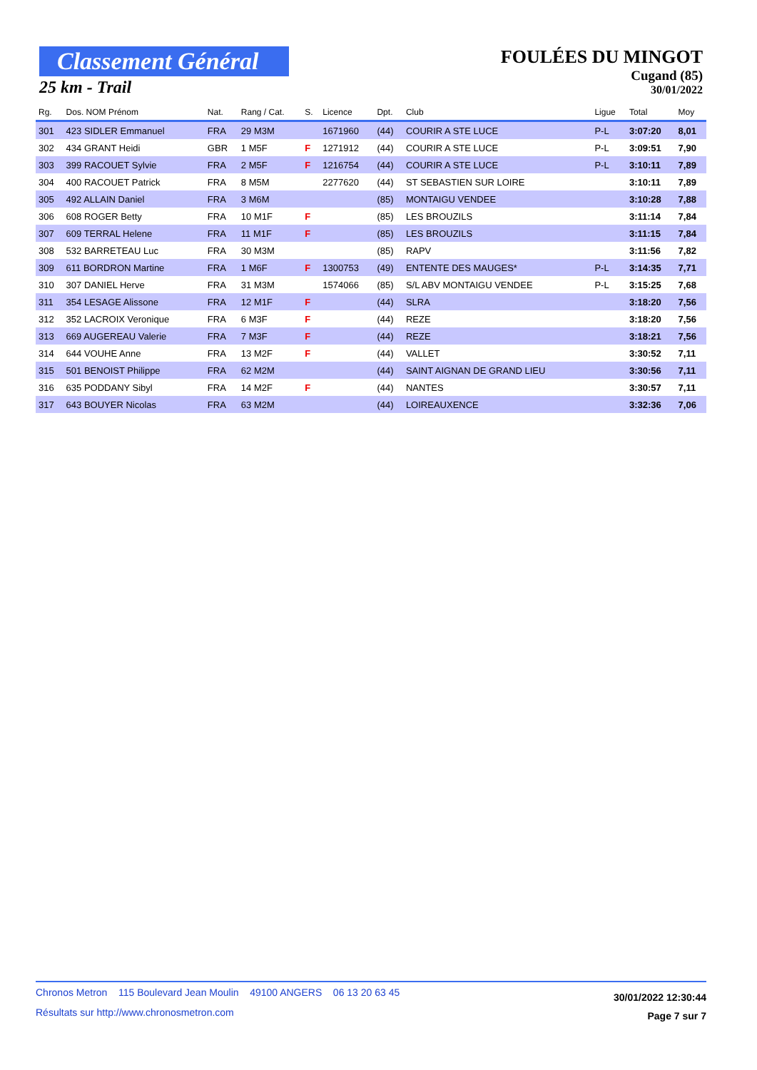Classement Général
25 km - Trail
FOULÉES DU MINGOT
Cugand (85)
30/01/2022
| Rg. | Dos. NOM Prénom | Nat. | Rang / Cat. | S. | Licence | Dpt. | Club | Ligue | Total | Moy |
| --- | --- | --- | --- | --- | --- | --- | --- | --- | --- | --- |
| 301 | 423 SIDLER Emmanuel | FRA | 29 M3M | | 1671960 | (44) | COURIR A STE LUCE | P-L | 3:07:20 | 8,01 |
| 302 | 434 GRANT Heidi | GBR | 1 M5F | F | 1271912 | (44) | COURIR A STE LUCE | P-L | 3:09:51 | 7,90 |
| 303 | 399 RACOUET Sylvie | FRA | 2 M5F | F | 1216754 | (44) | COURIR A STE LUCE | P-L | 3:10:11 | 7,89 |
| 304 | 400 RACOUET Patrick | FRA | 8 M5M | | 2277620 | (44) | ST SEBASTIEN SUR LOIRE | | 3:10:11 | 7,89 |
| 305 | 492 ALLAIN Daniel | FRA | 3 M6M | | | (85) | MONTAIGU VENDEE | | 3:10:28 | 7,88 |
| 306 | 608 ROGER Betty | FRA | 10 M1F | F | | (85) | LES BROUZILS | | 3:11:14 | 7,84 |
| 307 | 609 TERRAL Helene | FRA | 11 M1F | F | | (85) | LES BROUZILS | | 3:11:15 | 7,84 |
| 308 | 532 BARRETEAU Luc | FRA | 30 M3M | | | (85) | RAPV | | 3:11:56 | 7,82 |
| 309 | 611 BORDRON Martine | FRA | 1 M6F | F | 1300753 | (49) | ENTENTE DES MAUGES* | P-L | 3:14:35 | 7,71 |
| 310 | 307 DANIEL Herve | FRA | 31 M3M | | 1574066 | (85) | S/L ABV MONTAIGU VENDEE | P-L | 3:15:25 | 7,68 |
| 311 | 354 LESAGE Alissone | FRA | 12 M1F | F | | (44) | SLRA | | 3:18:20 | 7,56 |
| 312 | 352 LACROIX Veronique | FRA | 6 M3F | F | | (44) | REZE | | 3:18:20 | 7,56 |
| 313 | 669 AUGEREAU Valerie | FRA | 7 M3F | F | | (44) | REZE | | 3:18:21 | 7,56 |
| 314 | 644 VOUHE Anne | FRA | 13 M2F | F | | (44) | VALLET | | 3:30:52 | 7,11 |
| 315 | 501 BENOIST Philippe | FRA | 62 M2M | | | (44) | SAINT AIGNAN DE GRAND LIEU | | 3:30:56 | 7,11 |
| 316 | 635 PODDANY Sibyl | FRA | 14 M2F | F | | (44) | NANTES | | 3:30:57 | 7,11 |
| 317 | 643 BOUYER Nicolas | FRA | 63 M2M | | | (44) | LOIREAUXENCE | | 3:32:36 | 7,06 |
Chronos Metron 115 Boulevard Jean Moulin 49100 ANGERS 06 13 20 63 45
Résultats sur http://www.chronosmetron.com
30/01/2022 12:30:44
Page 7 sur 7